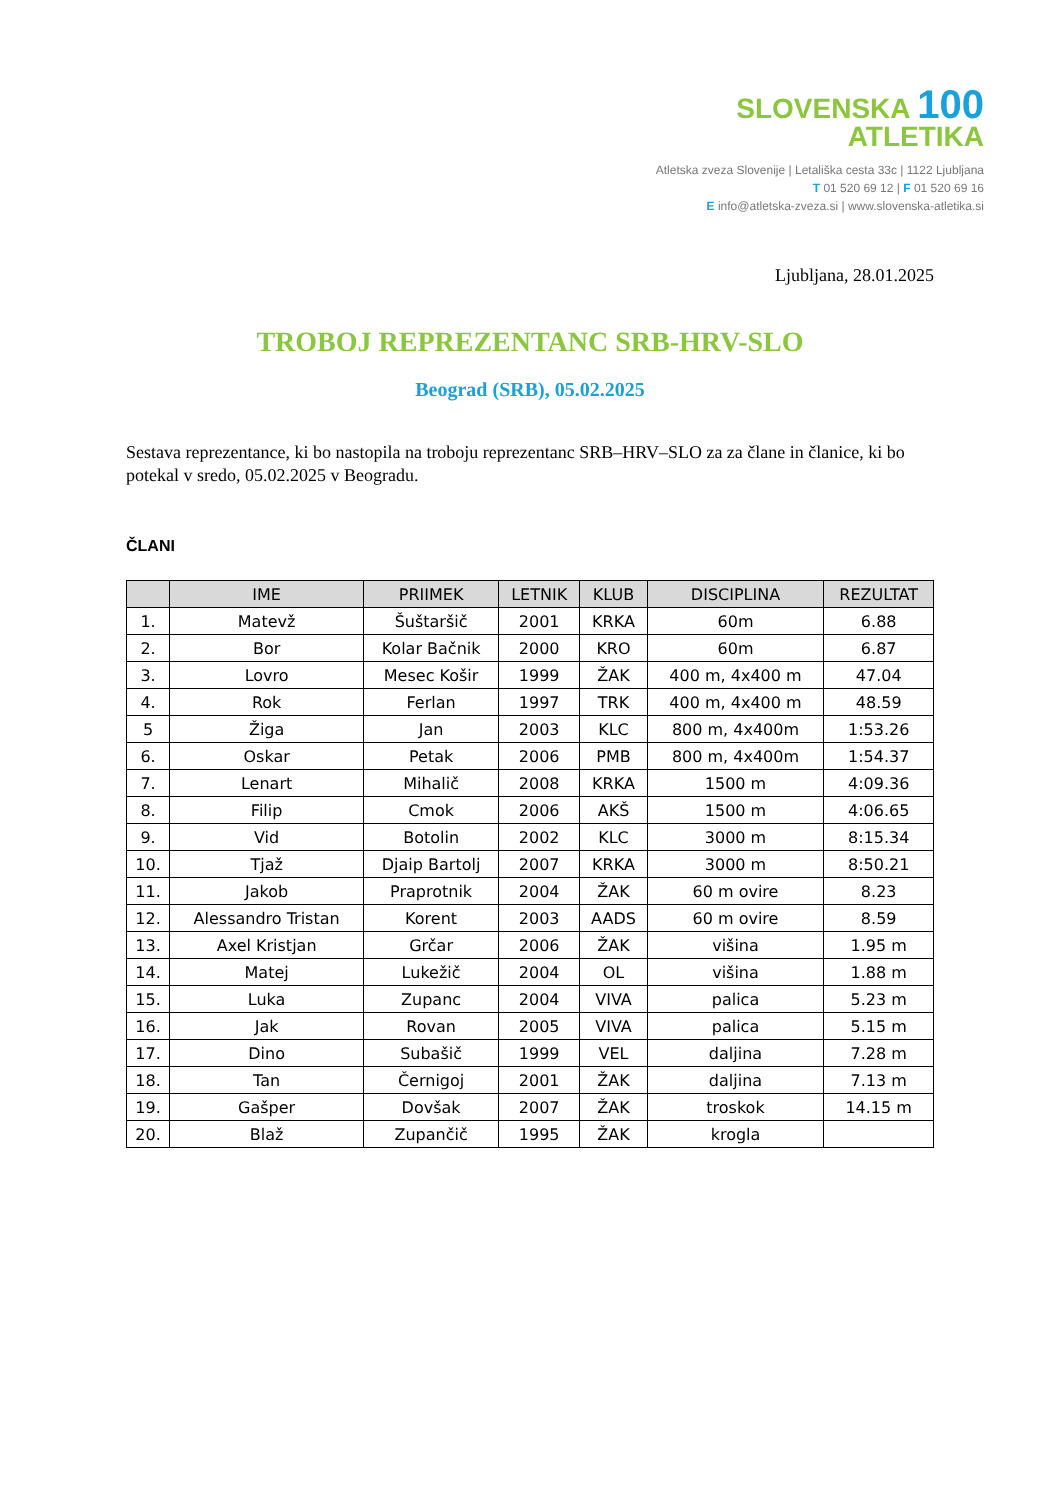SLOVENSKA 100
ATLETIKA
Atletska zveza Slovenije | Letališka cesta 33c | 1122 Ljubljana
T 01 520 69 12 | F 01 520 69 16
E info@atletska-zveza.si | www.slovenska-atletika.si
Ljubljana, 28.01.2025
TROBOJ REPREZENTANC SRB-HRV-SLO
Beograd (SRB), 05.02.2025
Sestava reprezentance, ki bo nastopila na troboju reprezentanc SRB–HRV–SLO za za člane in članice, ki bo potekal v sredo, 05.02.2025 v Beogradu.
ČLANI
| | IME | PRIIMEK | LETNIK | KLUB | DISCIPLINA | REZULTAT |
| --- | --- | --- | --- | --- | --- | --- |
| 1. | Matevž | Šuštaršič | 2001 | KRKA | 60m | 6.88 |
| 2. | Bor | Kolar Bačnik | 2000 | KRO | 60m | 6.87 |
| 3. | Lovro | Mesec Košir | 1999 | ŽAK | 400 m, 4x400 m | 47.04 |
| 4. | Rok | Ferlan | 1997 | TRK | 400 m, 4x400 m | 48.59 |
| 5 | Žiga | Jan | 2003 | KLC | 800 m, 4x400m | 1:53.26 |
| 6. | Oskar | Petak | 2006 | PMB | 800 m, 4x400m | 1:54.37 |
| 7. | Lenart | Mihalič | 2008 | KRKA | 1500 m | 4:09.36 |
| 8. | Filip | Cmok | 2006 | AKŠ | 1500 m | 4:06.65 |
| 9. | Vid | Botolin | 2002 | KLC | 3000 m | 8:15.34 |
| 10. | Tjaž | Djaip Bartolj | 2007 | KRKA | 3000 m | 8:50.21 |
| 11. | Jakob | Praprotnik | 2004 | ŽAK | 60 m ovire | 8.23 |
| 12. | Alessandro Tristan | Korent | 2003 | AADS | 60 m ovire | 8.59 |
| 13. | Axel Kristjan | Grčar | 2006 | ŽAK | višina | 1.95 m |
| 14. | Matej | Lukežič | 2004 | OL | višina | 1.88 m |
| 15. | Luka | Zupanc | 2004 | VIVA | palica | 5.23 m |
| 16. | Jak | Rovan | 2005 | VIVA | palica | 5.15 m |
| 17. | Dino | Subašič | 1999 | VEL | daljina | 7.28 m |
| 18. | Tan | Černigoj | 2001 | ŽAK | daljina | 7.13 m |
| 19. | Gašper | Dovšak | 2007 | ŽAK | troskok | 14.15 m |
| 20. | Blaž | Zupančič | 1995 | ŽAK | krogla | |